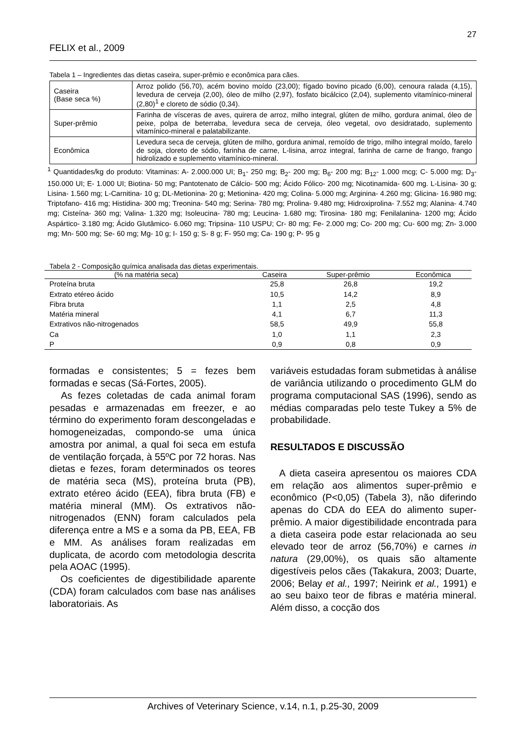27
FELIX et al., 2009
Tabela 1 – Ingredientes das dietas caseira, super-prêmio e econômica para cães.
| Caseira (Base seca %) | Arroz polido (56,70), acém bovino moído (23,00); fígado bovino picado (6,00), cenoura ralada (4,15), levedura de cerveja (2,00), óleo de milho (2,97), fosfato bicálcico (2,04), suplemento vitamínico-mineral (2,80)<sup>1</sup> e cloreto de sódio (0,34). |
| Super-prêmio | Farinha de vísceras de aves, quirera de arroz, milho integral, glúten de milho, gordura animal, óleo de peixe, polpa de beterraba, levedura seca de cerveja, óleo vegetal, ovo desidratado, suplemento vitamínico-mineral e palatabilizante. |
| Econômica | Levedura seca de cerveja, glúten de milho, gordura animal, remoído de trigo, milho integral moído, farelo de soja, cloreto de sódio, farinha de carne, L-lisina, arroz integral, farinha de carne de frango, frango hidrolizado e suplemento vitamínico-mineral. |
<sup>1</sup> Quantidades/kg do produto: Vitaminas: A- 2.000.000 UI; B<sub>1</sub>- 250 mg; B<sub>2</sub>- 200 mg; B<sub>6</sub>- 200 mg; B<sub>12</sub>- 1.000 mcg; C- 5.000 mg; D<sub>3</sub>- 150.000 UI; E- 1.000 UI; Biotina- 50 mg; Pantotenato de Cálcio- 500 mg; Ácido Fólico- 200 mg; Nicotinamida- 600 mg. L-Lisina- 30 g; Lisina- 1.560 mg; L-Carnitina- 10 g; DL-Metionina- 20 g; Metionina- 420 mg; Colina- 5.000 mg; Arginina- 4.260 mg; Glicina- 16.980 mg; Triptofano- 416 mg; Histidina- 300 mg; Treonina- 540 mg; Serina- 780 mg; Prolina- 9.480 mg; Hidroxiprolina- 7.552 mg; Alanina- 4.740 mg; Cisteína- 360 mg; Valina- 1.320 mg; Isoleucina- 780 mg; Leucina- 1.680 mg; Tirosina- 180 mg; Fenilalanina- 1200 mg; Ácido Aspártico- 3.180 mg; Ácido Glutâmico- 6.060 mg; Tripsina- 110 USPU; Cr- 80 mg; Fe- 2.000 mg; Co- 200 mg; Cu- 600 mg; Zn- 3.000 mg; Mn- 500 mg; Se- 60 mg; Mg- 10 g; I- 150 g; S- 8 g; F- 950 mg; Ca- 190 g; P- 95 g
Tabela 2 - Composição química analisada das dietas experimentais.
| (% na matéria seca) | Caseira | Super-prêmio | Econômica |
| --- | --- | --- | --- |
| Proteína bruta | 25,8 | 26,8 | 19,2 |
| Extrato etéreo ácido | 10,5 | 14,2 | 8,9 |
| Fibra bruta | 1,1 | 2,5 | 4,8 |
| Matéria mineral | 4,1 | 6,7 | 11,3 |
| Extrativos não-nitrogenados | 58,5 | 49,9 | 55,8 |
| Ca | 1,0 | 1,1 | 2,3 |
| P | 0,9 | 0,8 | 0,9 |
formadas e consistentes; 5 = fezes bem formadas e secas (Sá-Fortes, 2005).
As fezes coletadas de cada animal foram pesadas e armazenadas em freezer, e ao término do experimento foram descongeladas e homogeneizadas, compondo-se uma única amostra por animal, a qual foi seca em estufa de ventilação forçada, à 55ºC por 72 horas. Nas dietas e fezes, foram determinados os teores de matéria seca (MS), proteína bruta (PB), extrato etéreo ácido (EEA), fibra bruta (FB) e matéria mineral (MM). Os extrativos não-nitrogenados (ENN) foram calculados pela diferença entre a MS e a soma da PB, EEA, FB e MM. As análises foram realizadas em duplicata, de acordo com metodologia descrita pela AOAC (1995).
Os coeficientes de digestibilidade aparente (CDA) foram calculados com base nas análises laboratoriais. As
variáveis estudadas foram submetidas à análise de variância utilizando o procedimento GLM do programa computacional SAS (1996), sendo as médias comparadas pelo teste Tukey a 5% de probabilidade.
RESULTADOS E DISCUSSÃO
A dieta caseira apresentou os maiores CDA em relação aos alimentos super-prêmio e econômico (P<0,05) (Tabela 3), não diferindo apenas do CDA do EEA do alimento super-prêmio. A maior digestibilidade encontrada para a dieta caseira pode estar relacionada ao seu elevado teor de arroz (56,70%) e carnes in natura (29,00%), os quais são altamente digestíveis pelos cães (Takakura, 2003; Duarte, 2006; Belay et al., 1997; Neirink et al., 1991) e ao seu baixo teor de fibras e matéria mineral. Além disso, a cocção dos
Archives of Veterinary Science, v.14, n.1, p.25-30, 2009